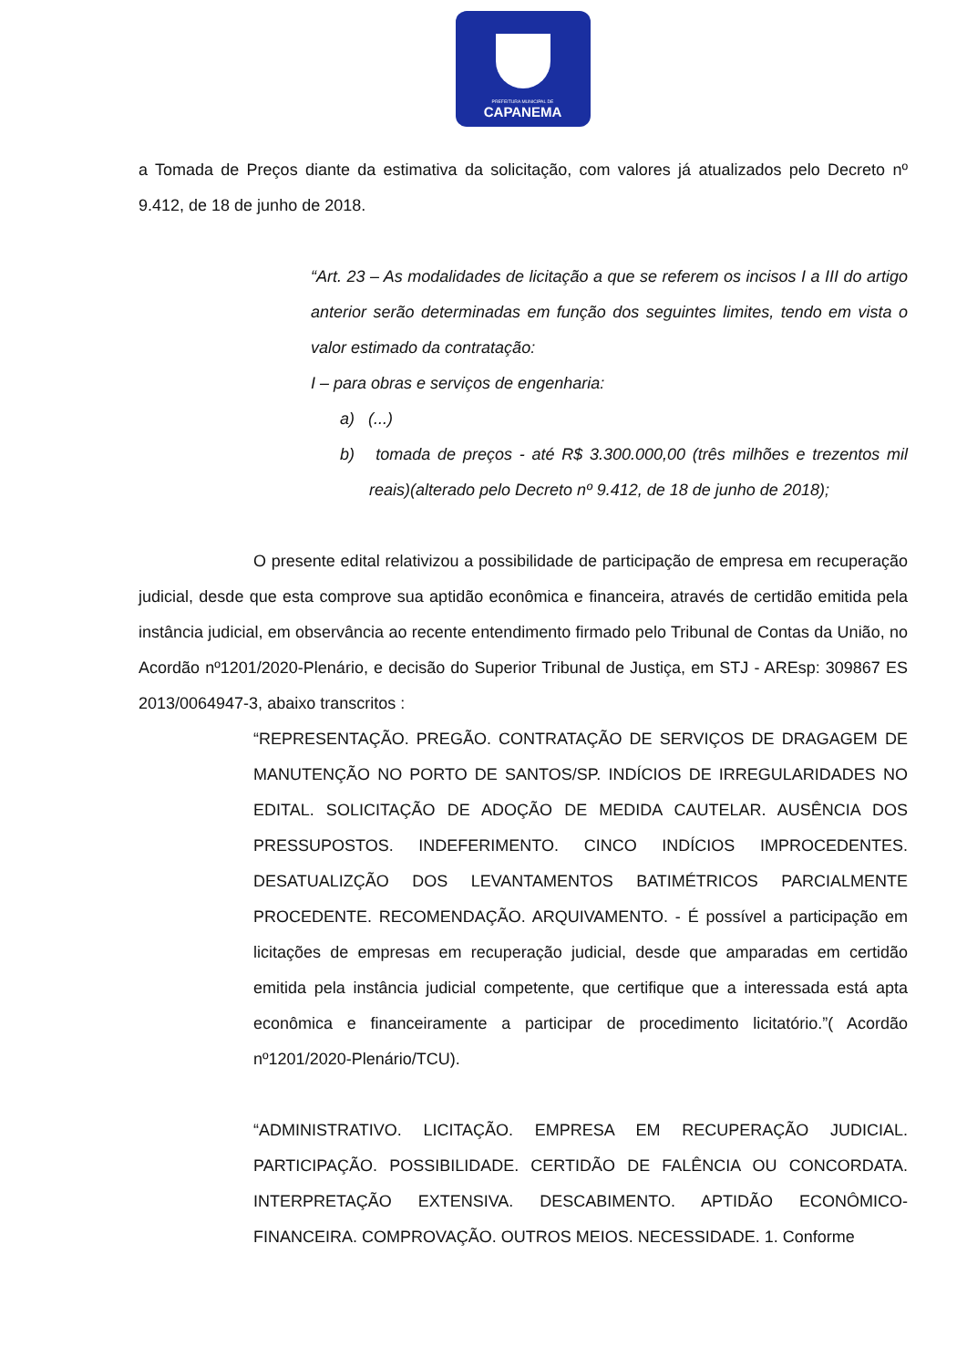PREFEITURA MUNICIPAL DE
CAPANEMA
a Tomada de Preços diante da estimativa da solicitação, com valores já atualizados pelo Decreto nº 9.412, de 18 de junho de 2018.
“Art. 23 – As modalidades de licitação a que se referem os incisos I a III do artigo anterior serão determinadas em função dos seguintes limites, tendo em vista o valor estimado da contratação:
I – para obras e serviços de engenharia:
a) (...)
b) tomada de preços - até R$ 3.300.000,00 (três milhões e trezentos mil reais)(alterado pelo Decreto nº 9.412, de 18 de junho de 2018);
O presente edital relativizou a possibilidade de participação de empresa em recuperação judicial, desde que esta comprove sua aptidão econômica e financeira, através de certidão emitida pela instância judicial, em observância ao recente entendimento firmado pelo Tribunal de Contas da União, no Acordão nº1201/2020-Plenário, e decisão do Superior Tribunal de Justiça, em STJ - AREsp: 309867 ES 2013/0064947-3, abaixo transcritos :
“REPRESENTAÇÃO. PREGÃO. CONTRATAÇÃO DE SERVIÇOS DE DRAGAGEM DE MANUTENÇÃO NO PORTO DE SANTOS/SP. INDÍCIOS DE IRREGULARIDADES NO EDITAL. SOLICITAÇÃO DE ADOÇÃO DE MEDIDA CAUTELAR. AUSÊNCIA DOS PRESSUPOSTOS. INDEFERIMENTO. CINCO INDÍCIOS IMPROCEDENTES. DESATUALIZÇÃO DOS LEVANTAMENTOS BATIMÉTRICOS PARCIALMENTE PROCEDENTE. RECOMENDAÇÃO. ARQUIVAMENTO. - É possível a participação em licitações de empresas em recuperação judicial, desde que amparadas em certidão emitida pela instância judicial competente, que certifique que a interessada está apta econômica e financeiramente a participar de procedimento licitatório.”( Acordão nº1201/2020-Plenário/TCU).
“ADMINISTRATIVO. LICITAÇÃO. EMPRESA EM RECUPERAÇÃO JUDICIAL. PARTICIPAÇÃO. POSSIBILIDADE. CERTIDÃO DE FALÊNCIA OU CONCORDATA. INTERPRETAÇÃO EXTENSIVA. DESCABIMENTO. APTIDÃO ECONÔMICO-FINANCEIRA. COMPROVAÇÃO. OUTROS MEIOS. NECESSIDADE. 1. Conforme